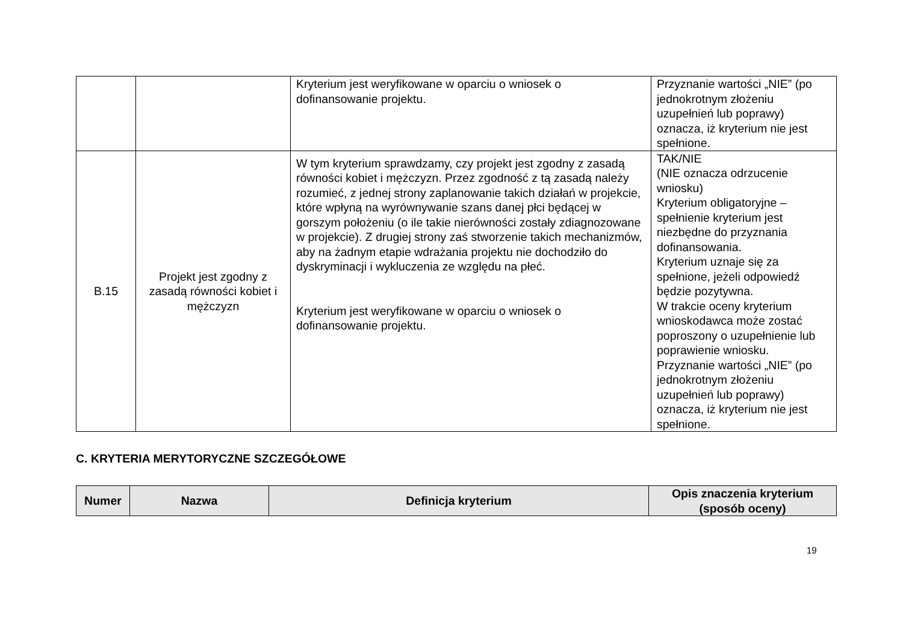| | | Kryterium jest weryfikowane w oparciu o wniosek o dofinansowanie projektu. | Przyznanie wartości „NIE” (po jednokrotnym złożeniu uzupełnień lub poprawy) oznacza, iż kryterium nie jest spełnione. |
| B.15 | Projekt jest zgodny z zasadą równości kobiet i mężczyzn | W tym kryterium sprawdzamy, czy projekt jest zgodny z zasadą równości kobiet i mężczyzn. Przez zgodność z tą zasadą należy rozumieć, z jednej strony zaplanowanie takich działań w projekcie, które wpłyną na wyrównywanie szans danej płci będącej w gorszym położeniu (o ile takie nierówności zostały zdiagnozowane w projekcie). Z drugiej strony zaś stworzenie takich mechanizmów, aby na żadnym etapie wdrażania projektu nie dochodziło do dyskryminacji i wykluczenia ze względu na płeć. Kryterium jest weryfikowane w oparciu o wniosek o dofinansowanie projektu. | TAK/NIE (NIE oznacza odrzucenie wniosku) Kryterium obligatoryjne – spełnienie kryterium jest niezbędne do przyznania dofinansowania. Kryterium uznaje się za spełnione, jeżeli odpowiedź będzie pozytywna. W trakcie oceny kryterium wnioskodawca może zostać poproszony o uzupełnienie lub poprawienie wniosku. Przyznanie wartości „NIE” (po jednokrotnym złożeniu uzupełnień lub poprawy) oznacza, iż kryterium nie jest spełnione. |
C. KRYTERIA MERYTORYCZNE SZCZEGÓŁOWE
| Numer | Nazwa | Definicja kryterium | Opis znaczenia kryterium (sposób oceny) |
| --- | --- | --- | --- |
19